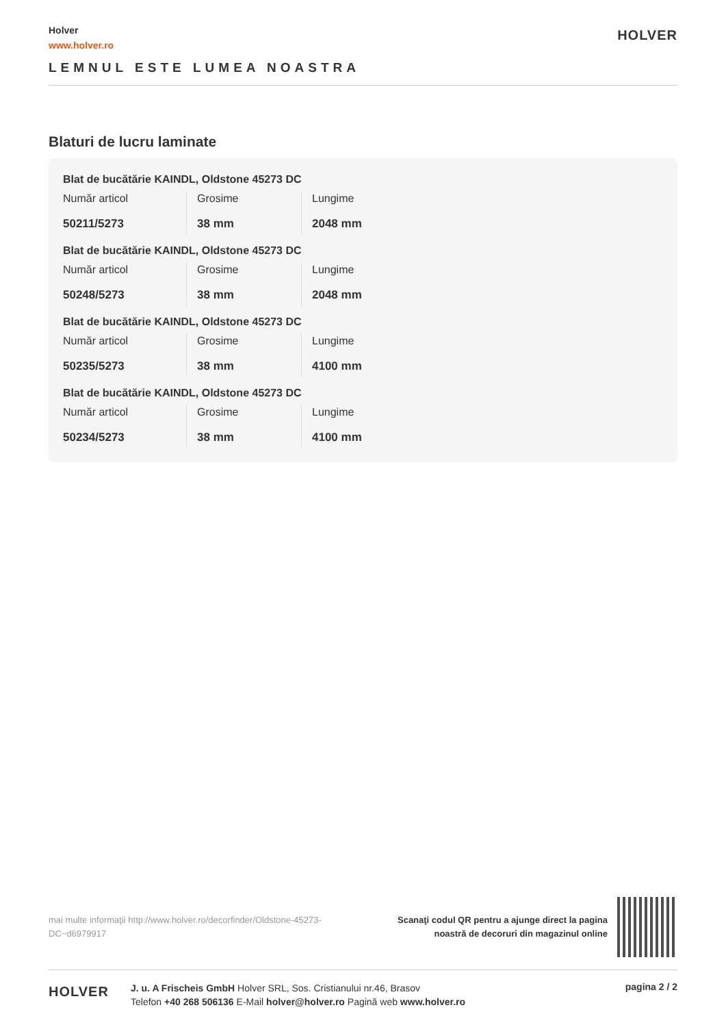Holver
www.holver.ro
LEMNUL ESTE LUMEA NOASTRA
HOLVER
Blaturi de lucru laminate
Blat de bucătărie KAINDL, Oldstone 45273 DC
| Număr articol 50211/5273 | Grosime 38 mm | Lungime 2048 mm |
Blat de bucătărie KAINDL, Oldstone 45273 DC
| Număr articol 50248/5273 | Grosime 38 mm | Lungime 2048 mm |
Blat de bucătărie KAINDL, Oldstone 45273 DC
| Număr articol 50235/5273 | Grosime 38 mm | Lungime 4100 mm |
Blat de bucătărie KAINDL, Oldstone 45273 DC
| Număr articol 50234/5273 | Grosime 38 mm | Lungime 4100 mm |
mai multe informaţii http://www.holver.ro/decorfinder/Oldstone-45273-DC~d6979917
Scanaţi codul QR pentru a ajunge direct la pagina
noastră de decoruri din magazinul online
HOLVER
J. u. A Frischeis GmbH Holver SRL, Sos. Cristianului nr.46, Brasov
Telefon +40 268 506136 E-Mail holver@holver.ro Pagină web www.holver.ro
pagina 2 / 2